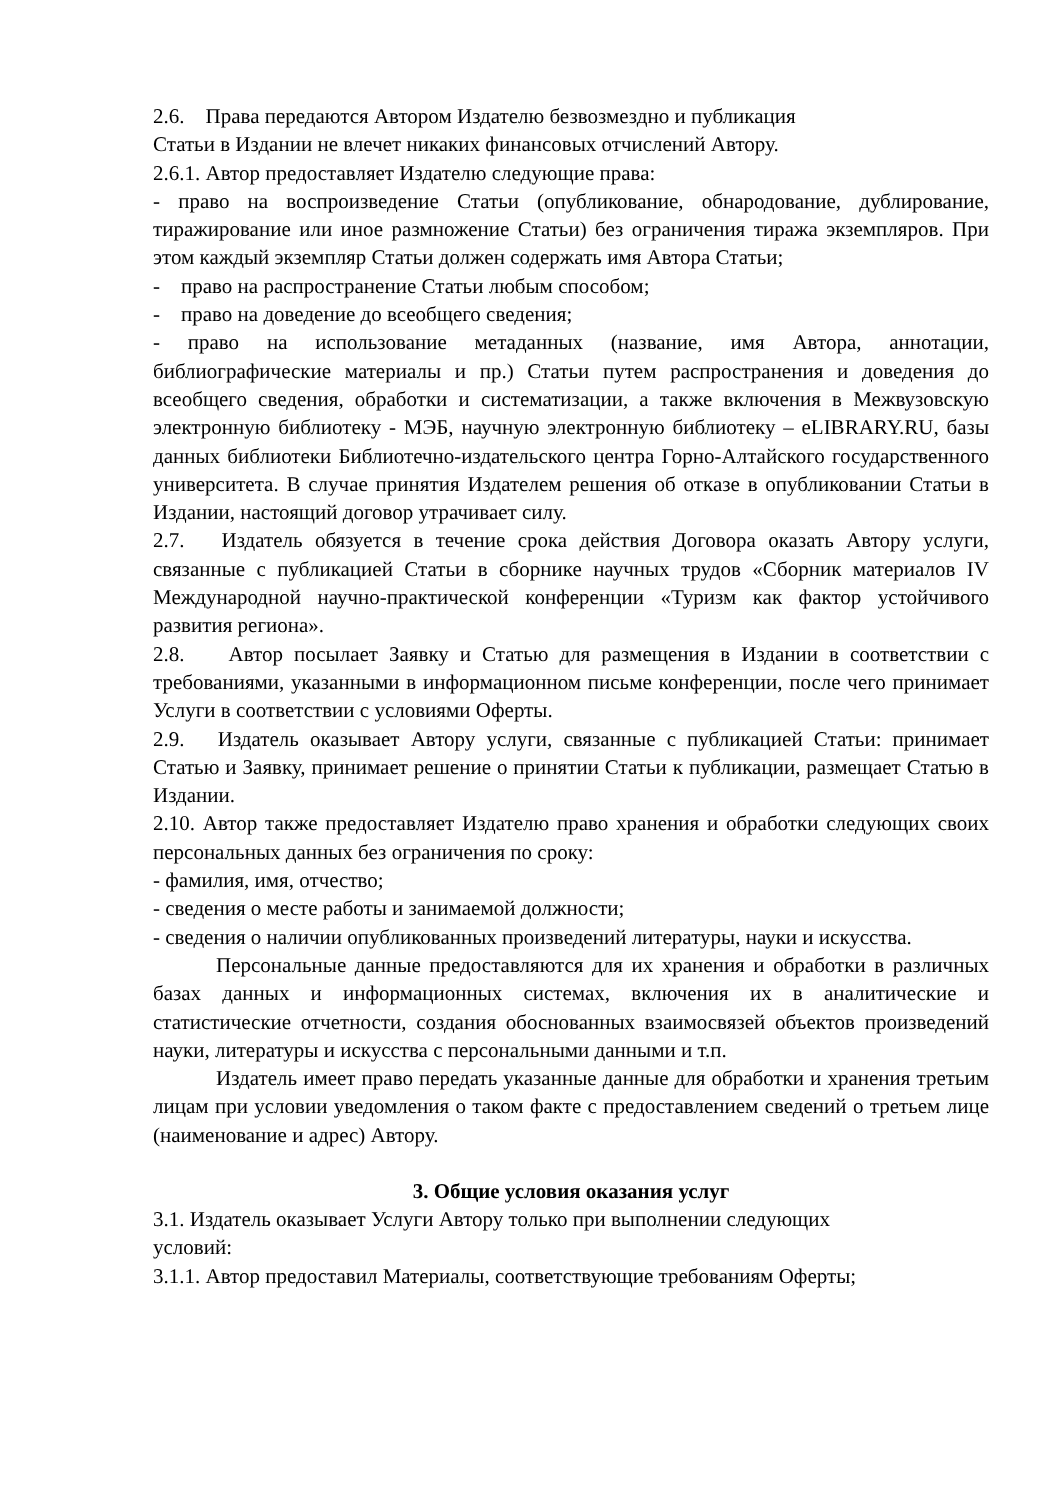2.6. Права передаются Автором Издателю безвозмездно и публикация
Статьи в Издании не влечет никаких финансовых отчислений Автору.
2.6.1. Автор предоставляет Издателю следующие права:
- право на воспроизведение Статьи (опубликование, обнародование, дублирование, тиражирование или иное размножение Статьи) без ограничения тиража экземпляров. При этом каждый экземпляр Статьи должен содержать имя Автора Статьи;
- право на распространение Статьи любым способом;
- право на доведение до всеобщего сведения;
- право на использование метаданных (название, имя Автора, аннотации, библиографические материалы и пр.) Статьи путем распространения и доведения до всеобщего сведения, обработки и систематизации, а также включения в Межвузовскую электронную библиотеку - МЭБ, научную электронную библиотеку – eLIBRARY.RU, базы данных библиотеки Библиотечно-издательского центра Горно-Алтайского государственного университета. В случае принятия Издателем решения об отказе в опубликовании Статьи в Издании, настоящий договор утрачивает силу.
2.7. Издатель обязуется в течение срока действия Договора оказать Автору услуги, связанные с публикацией Статьи в сборнике научных трудов «Сборник материалов IV Международной научно-практической конференции «Туризм как фактор устойчивого развития региона».
2.8. Автор посылает Заявку и Статью для размещения в Издании в соответствии с требованиями, указанными в информационном письме конференции, после чего принимает Услуги в соответствии с условиями Оферты.
2.9. Издатель оказывает Автору услуги, связанные с публикацией Статьи: принимает Статью и Заявку, принимает решение о принятии Статьи к публикации, размещает Статью в Издании.
2.10. Автор также предоставляет Издателю право хранения и обработки следующих своих персональных данных без ограничения по сроку:
- фамилия, имя, отчество;
- сведения о месте работы и занимаемой должности;
- сведения о наличии опубликованных произведений литературы, науки и искусства.
Персональные данные предоставляются для их хранения и обработки в различных базах данных и информационных системах, включения их в аналитические и статистические отчетности, создания обоснованных взаимосвязей объектов произведений науки, литературы и искусства с персональными данными и т.п.
Издатель имеет право передать указанные данные для обработки и хранения третьим лицам при условии уведомления о таком факте с предоставлением сведений о третьем лице (наименование и адрес) Автору.
3. Общие условия оказания услуг
3.1. Издатель оказывает Услуги Автору только при выполнении следующих
условий:
3.1.1. Автор предоставил Материалы, соответствующие требованиям Оферты;